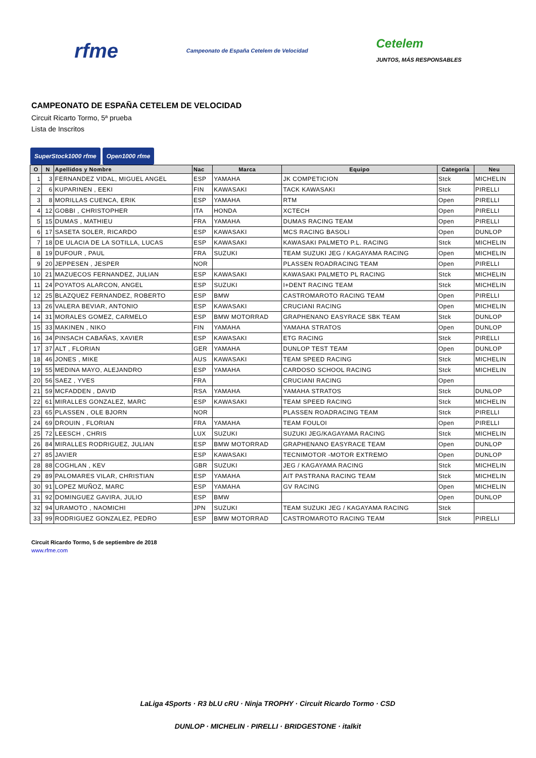rfme Campeonato de España Cetelem de Velocidad Cetelem
JUNTOS, MÁS RESPONSABLES
CAMPEONATO DE ESPAÑA CETELEM DE VELOCIDAD
Circuit Ricarto Tormo, 5ª prueba
Lista de Inscritos
SuperStock1000 rfme Open1000 rfme
| O | N | Apellidos y Nombre | Nac | Marca | Equipo | Categoría | Neu |
| --- | --- | --- | --- | --- | --- | --- | --- |
| 1 | 3 | FERNANDEZ VIDAL, MIGUEL ANGEL | ESP | YAMAHA | JK COMPETICION | Stck | MICHELIN |
| 2 | 6 | KUPARINEN , EEKI | FIN | KAWASAKI | TACK KAWASAKI | Stck | PIRELLI |
| 3 | 8 | MORILLAS CUENCA, ERIK | ESP | YAMAHA | RTM | Open | PIRELLI |
| 4 | 12 | GOBBI , CHRISTOPHER | ITA | HONDA | XCTECH | Open | PIRELLI |
| 5 | 15 | DUMAS , MATHIEU | FRA | YAMAHA | DUMAS RACING TEAM | Open | PIRELLI |
| 6 | 17 | SASETA SOLER, RICARDO | ESP | KAWASAKI | MCS RACING BASOLI | Open | DUNLOP |
| 7 | 18 | DE ULACIA DE LA SOTILLA, LUCAS | ESP | KAWASAKI | KAWASAKI PALMETO P.L. RACING | Stck | MICHELIN |
| 8 | 19 | DUFOUR , PAUL | FRA | SUZUKI | TEAM SUZUKI JEG / KAGAYAMA RACING | Open | MICHELIN |
| 9 | 20 | JEPPESEN , JESPER | NOR | | PLASSEN ROADRACING TEAM | Open | PIRELLI |
| 10 | 21 | MAZUECOS FERNANDEZ, JULIAN | ESP | KAWASAKI | KAWASAKI PALMETO PL RACING | Stck | MICHELIN |
| 11 | 24 | POYATOS ALARCON, ANGEL | ESP | SUZUKI | I+DENT RACING TEAM | Stck | MICHELIN |
| 12 | 25 | BLAZQUEZ FERNANDEZ, ROBERTO | ESP | BMW | CASTROMAROTO RACING TEAM | Open | PIRELLI |
| 13 | 26 | VALERA BEVIAR, ANTONIO | ESP | KAWASAKI | CRUCIANI RACING | Open | MICHELIN |
| 14 | 31 | MORALES GOMEZ, CARMELO | ESP | BMW MOTORRAD | GRAPHENANO EASYRACE SBK TEAM | Stck | DUNLOP |
| 15 | 33 | MAKINEN , NIKO | FIN | YAMAHA | YAMAHA STRATOS | Open | DUNLOP |
| 16 | 34 | PINSACH CABAÑAS, XAVIER | ESP | KAWASAKI | ETG RACING | Stck | PIRELLI |
| 17 | 37 | ALT , FLORIAN | GER | YAMAHA | DUNLOP TEST TEAM | Open | DUNLOP |
| 18 | 46 | JONES , MIKE | AUS | KAWASAKI | TEAM SPEED RACING | Stck | MICHELIN |
| 19 | 55 | MEDINA MAYO, ALEJANDRO | ESP | YAMAHA | CARDOSO SCHOOL RACING | Stck | MICHELIN |
| 20 | 56 | SAEZ , YVES | FRA | | CRUCIANI RACING | Open | |
| 21 | 59 | MCFADDEN , DAVID | RSA | YAMAHA | YAMAHA STRATOS | Stck | DUNLOP |
| 22 | 61 | MIRALLES GONZALEZ, MARC | ESP | KAWASAKI | TEAM SPEED RACING | Stck | MICHELIN |
| 23 | 65 | PLASSEN , OLE BJORN | NOR | | PLASSEN ROADRACING TEAM | Stck | PIRELLI |
| 24 | 69 | DROUIN , FLORIAN | FRA | YAMAHA | TEAM FOULOI | Open | PIRELLI |
| 25 | 72 | LEESCH , CHRIS | LUX | SUZUKI | SUZUKI JEG/KAGAYAMA RACING | Stck | MICHELIN |
| 26 | 84 | MIRALLES RODRIGUEZ, JULIAN | ESP | BMW MOTORRAD | GRAPHENANO EASYRACE TEAM | Open | DUNLOP |
| 27 | 85 | JAVIER | ESP | KAWASAKI | TECNIMOTOR -MOTOR EXTREMO | Open | DUNLOP |
| 28 | 88 | COGHLAN , KEV | GBR | SUZUKI | JEG / KAGAYAMA RACING | Stck | MICHELIN |
| 29 | 89 | PALOMARES VILAR, CHRISTIAN | ESP | YAMAHA | AIT PASTRANA RACING TEAM | Stck | MICHELIN |
| 30 | 91 | LOPEZ MUÑOZ, MARC | ESP | YAMAHA | GV RACING | Open | MICHELIN |
| 31 | 92 | DOMINGUEZ GAVIRA, JULIO | ESP | BMW | | Open | DUNLOP |
| 32 | 94 | URAMOTO , NAOMICHI | JPN | SUZUKI | TEAM SUZUKI JEG / KAGAYAMA RACING | Stck | |
| 33 | 99 | RODRIGUEZ GONZALEZ, PEDRO | ESP | BMW MOTORRAD | CASTROMAROTO RACING TEAM | Stck | PIRELLI |
Circuit Ricardo Tormo, 5 de septiembre de 2018
www.rfme.com
LaLiga 4Sports · R3 bLU cRU · Ninja TROPHY · Circuit Ricardo Tormo · CSD
DUNLOP · MICHELIN · PIRELLI · BRIDGESTONE · italkit